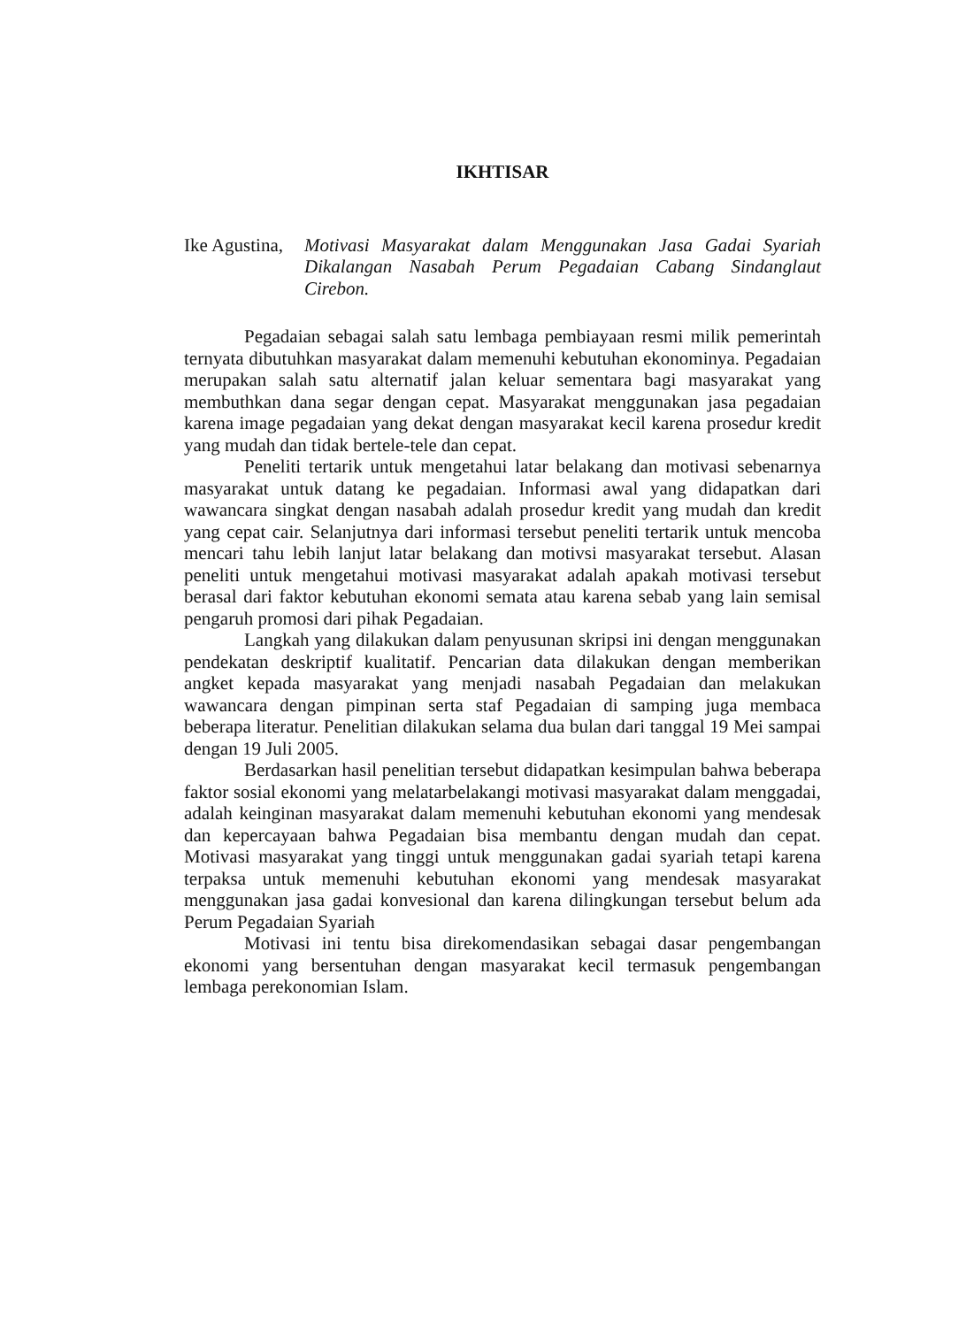IKHTISAR
Ike Agustina,
Motivasi Masyarakat dalam Menggunakan Jasa Gadai Syariah Dikalangan Nasabah Perum Pegadaian Cabang Sindanglaut Cirebon.
Pegadaian sebagai salah satu lembaga pembiayaan resmi milik pemerintah ternyata dibutuhkan masyarakat dalam memenuhi kebutuhan ekonominya. Pegadaian merupakan salah satu alternatif jalan keluar sementara bagi masyarakat yang membuthkan dana segar dengan cepat. Masyarakat menggunakan jasa pegadaian karena image pegadaian yang dekat dengan masyarakat kecil karena prosedur kredit yang mudah dan tidak bertele-tele dan cepat.
Peneliti tertarik untuk mengetahui latar belakang dan motivasi sebenarnya masyarakat untuk datang ke pegadaian. Informasi awal yang didapatkan dari wawancara singkat dengan nasabah adalah prosedur kredit yang mudah dan kredit yang cepat cair. Selanjutnya dari informasi tersebut peneliti tertarik untuk mencoba mencari tahu lebih lanjut latar belakang dan motivsi masyarakat tersebut. Alasan peneliti untuk mengetahui motivasi masyarakat adalah apakah motivasi tersebut berasal dari faktor kebutuhan ekonomi semata atau karena sebab yang lain semisal pengaruh promosi dari pihak Pegadaian.
Langkah yang dilakukan dalam penyusunan skripsi ini dengan menggunakan pendekatan deskriptif kualitatif. Pencarian data dilakukan dengan memberikan angket kepada masyarakat yang menjadi nasabah Pegadaian dan melakukan wawancara dengan pimpinan serta staf Pegadaian di samping juga membaca beberapa literatur. Penelitian dilakukan selama dua bulan dari tanggal 19 Mei sampai dengan 19 Juli 2005.
Berdasarkan hasil penelitian tersebut didapatkan kesimpulan bahwa beberapa faktor sosial ekonomi yang melatarbelakangi motivasi masyarakat dalam menggadai, adalah keinginan masyarakat dalam memenuhi kebutuhan ekonomi yang mendesak dan kepercayaan bahwa Pegadaian bisa membantu dengan mudah dan cepat. Motivasi masyarakat yang tinggi untuk menggunakan gadai syariah tetapi karena terpaksa untuk memenuhi kebutuhan ekonomi yang mendesak masyarakat menggunakan jasa gadai konvesional dan karena dilingkungan tersebut belum ada Perum Pegadaian Syariah
Motivasi ini tentu bisa direkomendasikan sebagai dasar pengembangan ekonomi yang bersentuhan dengan masyarakat kecil termasuk pengembangan lembaga perekonomian Islam.